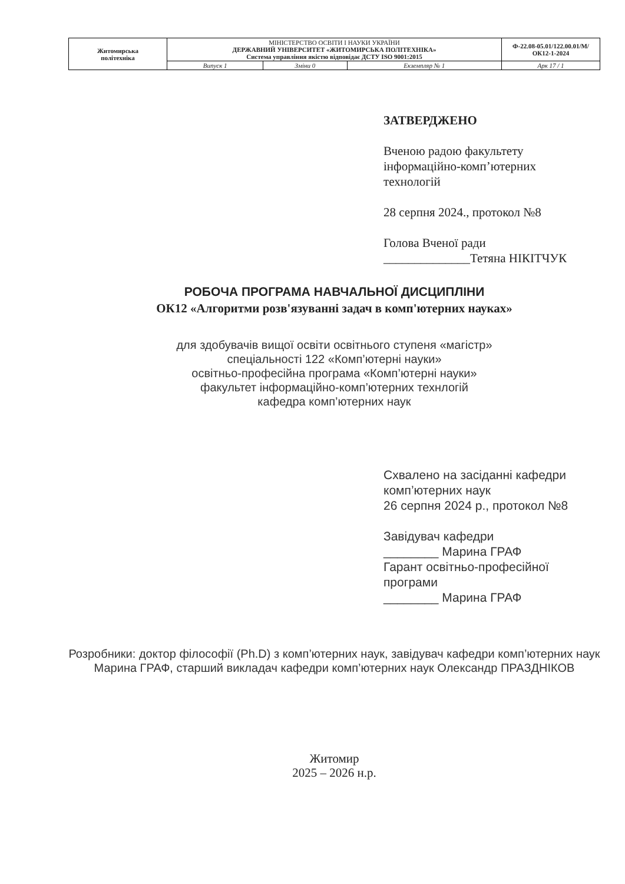| Житомирська політехніка | МІНІСТЕРСТВО ОСВІТИ І НАУКИ УКРАЇНИ ДЕРЖАВНИЙ УНІВЕРСИТЕТ «ЖИТОМИРСЬКА ПОЛІТЕХНІКА» Система управління якістю відповідає ДСТУ ISO 9001:2015 | | | Ф-22.08-05.01/122.00.01/М/ОК12-1-2024 |
| | Випуск 1 | Зміни 0 | Екземпляр № 1 | Арк 17 / 1 |
ЗАТВЕРДЖЕНО
Вченою радою факультету
інформаційно-комп’ютерних
технологій
28 серпня 2024., протокол №8
Голова Вченої ради
______________Тетяна НІКІТЧУК
РОБОЧА ПРОГРАМА НАВЧАЛЬНОЇ ДИСЦИПЛІНИ
ОК12 «Алгоритми розв'язуванні задач в комп'ютерних науках»
для здобувачів вищої освіти освітнього ступеня «магістр»
спеціальності 122 «Комп’ютерні науки»
освітньо-професійна програма «Комп’ютерні науки»
факультет інформаційно-комп’ютерних технлогій
кафедра комп’ютерних наук
Схвалено на засіданні кафедри
комп’ютерних наук
26 серпня 2024 р., протокол №8
Завідувач кафедри
________ Марина ГРАФ
Гарант освітньо-професійної
програми
________ Марина ГРАФ
Розробники: доктор філософії (Ph.D) з комп’ютерних наук, завідувач кафедри комп’ютерних наук Марина ГРАФ, старший викладач кафедри комп’ютерних наук Олександр ПРАЗДНІКОВ
Житомир
2025 – 2026 н.р.